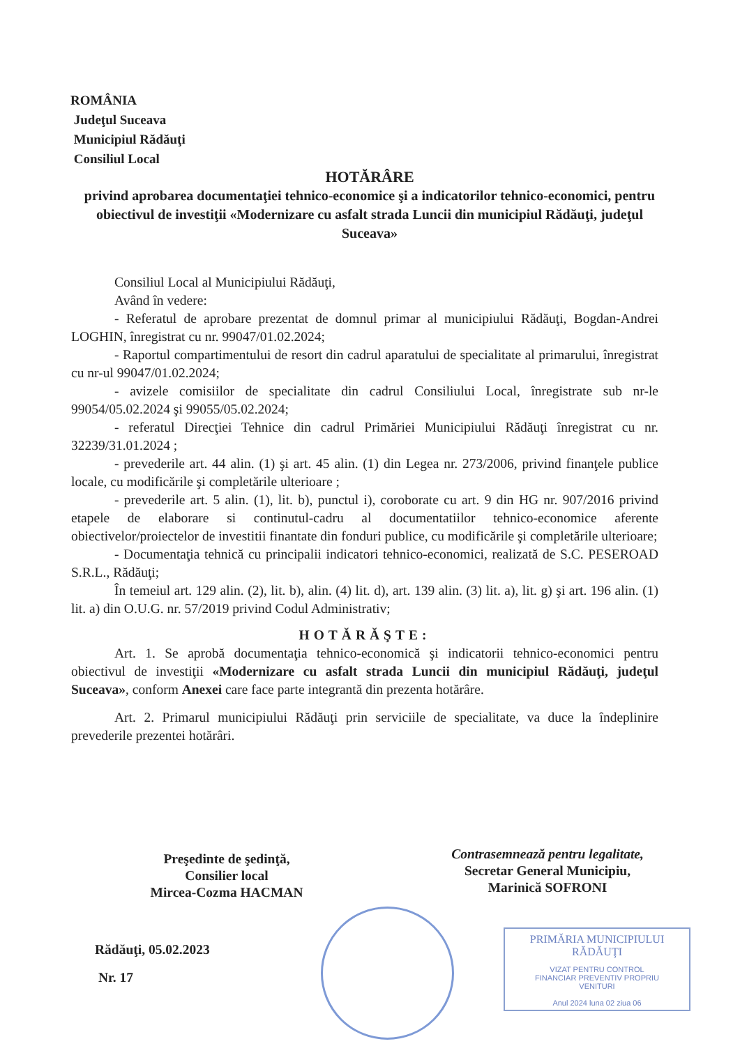ROMÂNIA
Judeţul Suceava
Municipiul Rădăuţi
Consiliul Local
HOTĂRÂRE
privind aprobarea documentaţiei tehnico-economice şi a indicatorilor tehnico-economici, pentru obiectivul de investiţii «Modernizare cu asfalt strada Luncii din municipiul Rădăuţi, judeţul Suceava»
Consiliul Local al Municipiului Rădăuţi,
Având în vedere:
- Referatul de aprobare prezentat de domnul primar al municipiului Rădăuţi, Bogdan-Andrei LOGHIN, înregistrat cu nr. 99047/01.02.2024;
- Raportul compartimentului de resort din cadrul aparatului de specialitate al primarului, înregistrat cu nr-ul 99047/01.02.2024;
- avizele comisiilor de specialitate din cadrul Consiliului Local, înregistrate sub nr-le 99054/05.02.2024 şi 99055/05.02.2024;
- referatul Direcţiei Tehnice din cadrul Primăriei Municipiului Rădăuţi înregistrat cu nr. 32239/31.01.2024 ;
- prevederile art. 44 alin. (1) şi art. 45 alin. (1) din Legea nr. 273/2006, privind finanţele publice locale, cu modificările şi completările ulterioare ;
- prevederile art. 5 alin. (1), lit. b), punctul i), coroborate cu art. 9 din HG nr. 907/2016 privind etapele de elaborare si continutul-cadru al documentatiilor tehnico-economice aferente obiectivelor/proiectelor de investitii finantate din fonduri publice, cu modificările şi completările ulterioare;
- Documentaţia tehnică cu principalii indicatori tehnico-economici, realizată de S.C. PESEROAD S.R.L., Rădăuţi;
În temeiul art. 129 alin. (2), lit. b), alin. (4) lit. d), art. 139 alin. (3) lit. a), lit. g) şi art. 196 alin. (1) lit. a) din O.U.G. nr. 57/2019 privind Codul Administrativ;
HOTĂRĂŞTE:
Art. 1. Se aprobă documentaţia tehnico-economică şi indicatorii tehnico-economici pentru obiectivul de investiţii «Modernizare cu asfalt strada Luncii din municipiul Rădăuţi, judeţul Suceava», conform Anexei care face parte integrantă din prezenta hotărâre.
Art. 2. Primarul municipiului Rădăuţi prin serviciile de specialitate, va duce la îndeplinire prevederile prezentei hotărâri.
Preşedinte de şedinţă,
Consilier local
Mircea-Cozma HACMAN
Contrasemnează pentru legalitate,
Secretar General Municipiu,
Marinică SOFRONI
Rădăuţi, 05.02.2023
Nr. 17
PRIMĂRIA MUNICIPIULUI RĂDĂUŢI
VIZAT PENTRU CONTROL
FINANCIAR PREVENTIV PROPRIU
VENITURI
Anul 2024 luna 02 ziua 06